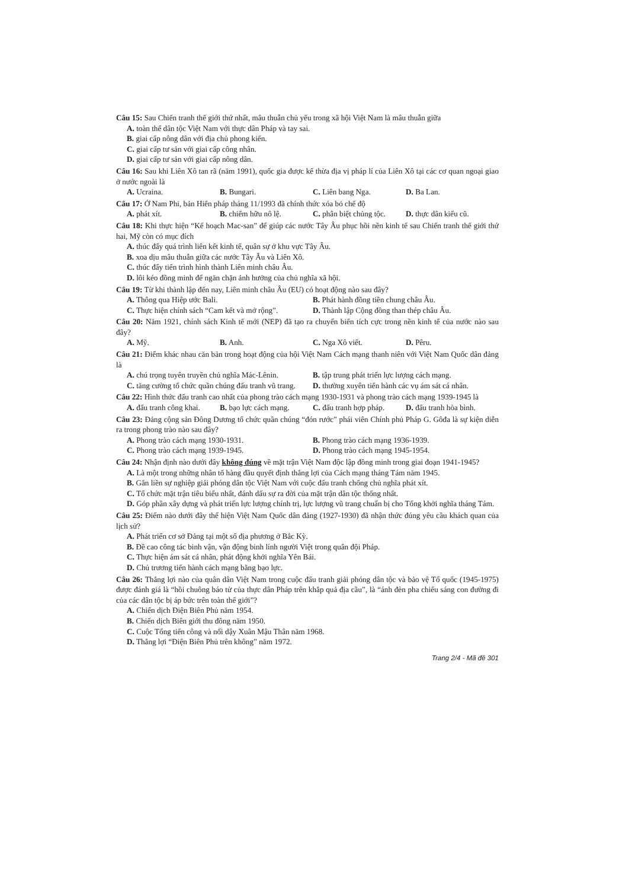Câu 15: Sau Chiến tranh thế giới thứ nhất, mâu thuẫn chủ yếu trong xã hội Việt Nam là mâu thuẫn giữa
A. toàn thể dân tộc Việt Nam với thực dân Pháp và tay sai.
B. giai cấp nông dân với địa chủ phong kiến.
C. giai cấp tư sản với giai cấp công nhân.
D. giai cấp tư sản với giai cấp nông dân.
Câu 16: Sau khi Liên Xô tan rã (năm 1991), quốc gia được kế thừa địa vị pháp lí của Liên Xô tại các cơ quan ngoại giao ở nước ngoài là
A. Ucraina. B. Bungari. C. Liên bang Nga. D. Ba Lan.
Câu 17: Ở Nam Phi, bản Hiến pháp tháng 11/1993 đã chính thức xóa bỏ chế độ
A. phát xít. B. chiếm hữu nô lệ. C. phân biệt chủng tộc. D. thực dân kiểu cũ.
Câu 18: Khi thực hiện “Kế hoạch Mac-san” để giúp các nước Tây Âu phục hồi nền kinh tế sau Chiến tranh thế giới thứ hai, Mỹ còn có mục đích
A. thúc đẩy quá trình liên kết kinh tế, quân sự ở khu vực Tây Âu.
B. xoa dịu mâu thuẫn giữa các nước Tây Âu và Liên Xô.
C. thúc đẩy tiến trình hình thành Liên minh châu Âu.
D. lôi kéo đồng minh để ngăn chặn ảnh hưởng của chủ nghĩa xã hội.
Câu 19: Từ khi thành lập đến nay, Liên minh châu Âu (EU) có hoạt động nào sau đây?
A. Thông qua Hiệp ước Bali. B. Phát hành đồng tiền chung châu Âu.
C. Thực hiện chính sách “Cam kết và mở rộng”. D. Thành lập Cộng đồng than thép châu Âu.
Câu 20: Năm 1921, chính sách Kinh tế mới (NEP) đã tạo ra chuyển biến tích cực trong nền kinh tế của nước nào sau đây?
A. Mỹ. B. Anh. C. Nga Xô viết. D. Pêru.
Câu 21: Điểm khác nhau căn bản trong hoạt động của hội Việt Nam Cách mạng thanh niên với Việt Nam Quốc dân đảng là
A. chú trọng tuyên truyền chủ nghĩa Mác-Lênin. B. tập trung phát triển lực lượng cách mạng.
C. tăng cường tổ chức quần chúng đấu tranh vũ trang. D. thường xuyên tiến hành các vụ ám sát cá nhân.
Câu 22: Hình thức đấu tranh cao nhất của phong trào cách mạng 1930-1931 và phong trào cách mạng 1939-1945 là
A. đấu tranh công khai. B. bạo lực cách mạng. C. đấu tranh hợp pháp. D. đấu tranh hòa bình.
Câu 23: Đảng cộng sản Đông Dương tổ chức quần chúng “đón rước” phái viên Chính phủ Pháp G. Gôđa là sự kiện diễn ra trong phong trào nào sau đây?
A. Phong trào cách mạng 1930-1931. B. Phong trào cách mạng 1936-1939.
C. Phong trào cách mạng 1939-1945. D. Phong trào cách mạng 1945-1954.
Câu 24: Nhận định nào dưới đây không đúng về mặt trận Việt Nam độc lập đồng minh trong giai đoạn 1941-1945?
A. Là một trong những nhân tố hàng đầu quyết định thắng lợi của Cách mạng tháng Tám năm 1945.
B. Gắn liền sự nghiệp giải phóng dân tộc Việt Nam với cuộc đấu tranh chống chủ nghĩa phát xít.
C. Tổ chức mặt trận tiêu biểu nhất, đánh dấu sự ra đời của mặt trận dân tộc thống nhất.
D. Góp phần xây dựng và phát triển lực lượng chính trị, lực lượng vũ trang chuẩn bị cho Tổng khởi nghĩa tháng Tám.
Câu 25: Điểm nào dưới đây thể hiện Việt Nam Quốc dân đảng (1927-1930) đã nhận thức đúng yêu cầu khách quan của lịch sử?
A. Phát triển cơ sở Đảng tại một số địa phương ở Bắc Kỳ.
B. Đề cao công tác binh vận, vận động binh lính người Việt trong quân đội Pháp.
C. Thực hiện ám sát cá nhân, phát động khởi nghĩa Yên Bái.
D. Chủ trương tiến hành cách mạng bằng bạo lực.
Câu 26: Thắng lợi nào của quân dân Việt Nam trong cuộc đấu tranh giải phóng dân tộc và bảo vệ Tổ quốc (1945-1975) được đánh giá là “hồi chuông báo tử của thực dân Pháp trên khắp quả địa cầu”, là “ánh đèn pha chiếu sáng con đường đi của các dân tộc bị áp bức trên toàn thế giới”?
A. Chiến dịch Điện Biên Phủ năm 1954.
B. Chiến dịch Biên giới thu đông năm 1950.
C. Cuộc Tổng tiến công và nổi dậy Xuân Mậu Thân năm 1968.
D. Thắng lợi “Điện Biên Phủ trên không” năm 1972.
Trang 2/4 - Mã đề 301